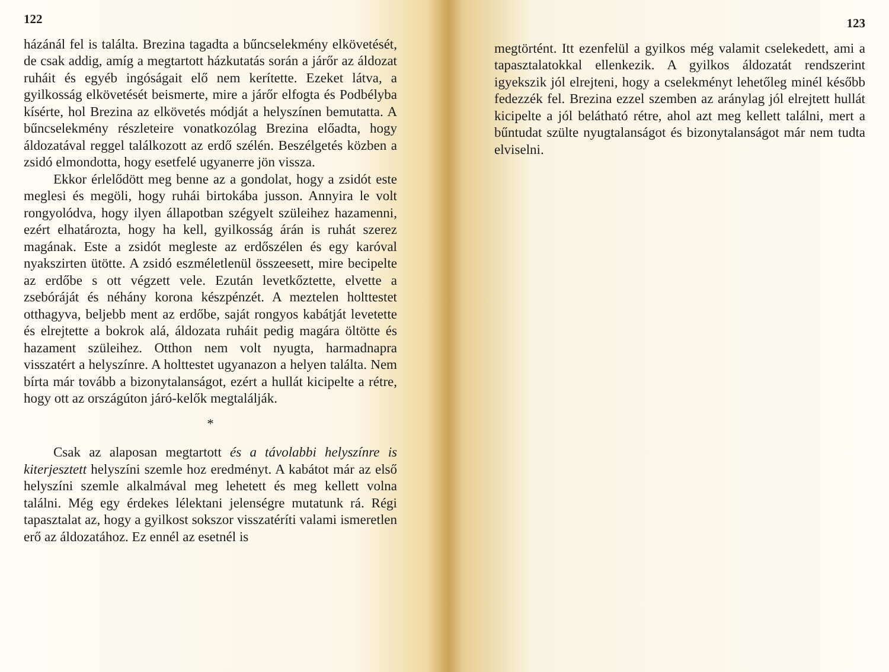122
házánál fel is találta. Brezina tagadta a bűncselekmény elkövetését, de csak addig, amíg a megtartott házkutatás során a járőr az áldozat ruháit és egyéb ingóságait elő nem kerítette. Ezeket látva, a gyilkosság elkövetését beismerte, mire a járőr elfogta és Podbélyba kísérte, hol Brezina az elkövetés módját a helyszínen bemutatta. A bűncselekmény részleteire vonatkozólag Brezina előadta, hogy áldozatával reggel találkozott az erdő szélén. Beszélgetés közben a zsidó elmondotta, hogy esetfelé ugyanerre jön vissza.
Ekkor érlelődött meg benne az a gondolat, hogy a zsidót este meglesi és megöli, hogy ruhái birtokába jusson. Annyira le volt rongyolódva, hogy ilyen állapotban szégyelt szüleihez hazamenni, ezért elhatározta, hogy ha kell, gyilkosság árán is ruhát szerez magának. Este a zsidót megleste az erdőszélen és egy karóval nyakszirten ütötte. A zsidó eszméletlenül összeesett, mire becipelte az erdőbe s ott végzett vele. Ezután levetkőztette, elvette a zsebóráját és néhány korona készpénzét. A meztelen holttestet otthagyva, beljebb ment az erdőbe, saját rongyos kabátját levetette és elrejtette a bokrok alá, áldozata ruháit pedig magára öltötte és hazament szüleihez. Otthon nem volt nyugta, harmadnapra visszatért a helyszínre. A holttestet ugyanazon a helyen találta. Nem bírta már tovább a bizonytalanságot, ezért a hullát kicipelte a rétre, hogy ott az országúton járó-kelők megtalálják.
*
Csak az alaposan megtartott és a távolabbi helyszínre is kiterjesztett helyszíni szemle hoz eredményt. A kabátot már az első helyszíni szemle alkalmával meg lehetett és meg kellett volna találni. Még egy érdekes lélektani jelenségre mutatunk rá. Régi tapasztalat az, hogy a gyilkost sokszor visszatéríti valami ismeretlen erő az áldozatához. Ez ennél az esetnél is
123
megtörtént. Itt ezenfelül a gyilkos még valamit cselekedett, ami a tapasztalatokkal ellenkezik. A gyilkos áldozatát rendszerint igyekszik jól elrejteni, hogy a cselekményt lehetőleg minél később fedezzék fel. Brezina ezzel szemben az aránylag jól elrejtett hullát kicipelte a jól belátható rétre, ahol azt meg kellett találni, mert a bűntudat szülte nyugtalanságot és bizonytalanságot már nem tudta elviselni.